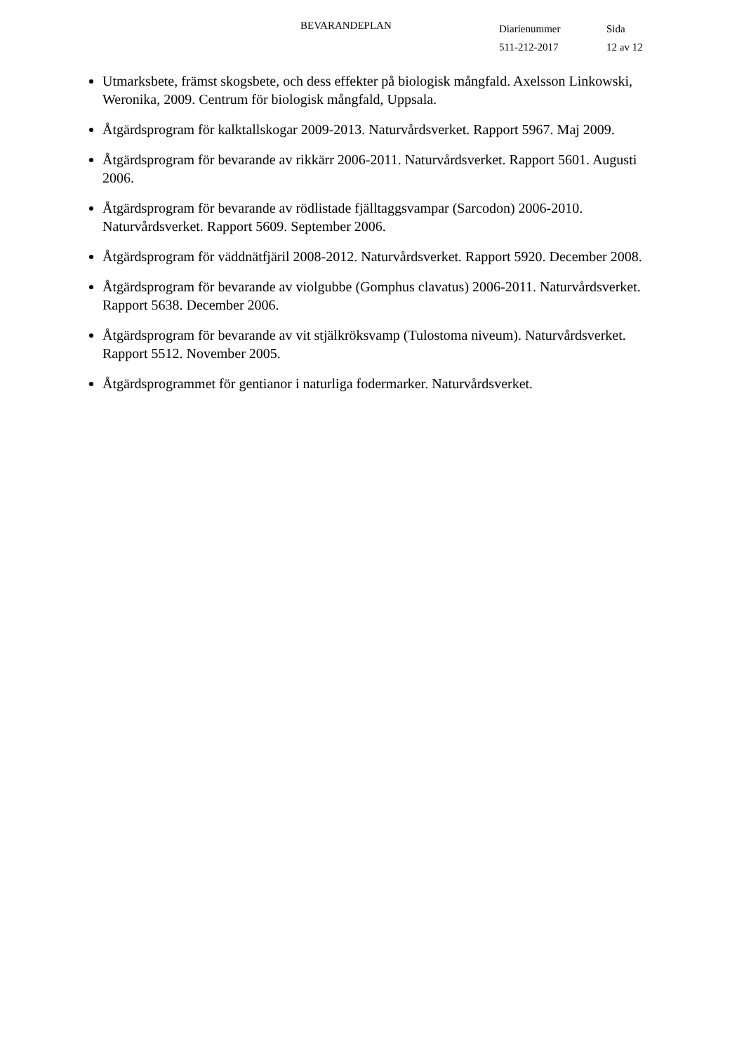BEVARANDEPLAN
Diarienummer
511-212-2017
Sida
12 av 12
Utmarksbete, främst skogsbete, och dess effekter på biologisk mångfald. Axelsson Linkowski, Weronika, 2009. Centrum för biologisk mångfald, Uppsala.
Åtgärdsprogram för kalktallskogar 2009-2013. Naturvårdsverket. Rapport 5967. Maj 2009.
Åtgärdsprogram för bevarande av rikkärr 2006-2011. Naturvårdsverket. Rapport 5601. Augusti 2006.
Åtgärdsprogram för bevarande av rödlistade fjälltaggsvampar (Sarcodon) 2006-2010. Naturvårdsverket. Rapport 5609. September 2006.
Åtgärdsprogram för väddnätfjäril 2008-2012. Naturvårdsverket. Rapport 5920. December 2008.
Åtgärdsprogram för bevarande av violgubbe (Gomphus clavatus) 2006-2011. Naturvårdsverket. Rapport 5638. December 2006.
Åtgärdsprogram för bevarande av vit stjälkröksvamp (Tulostoma niveum). Naturvårdsverket. Rapport 5512. November 2005.
Åtgärdsprogrammet för gentianor i naturliga fodermarker. Naturvårdsverket.